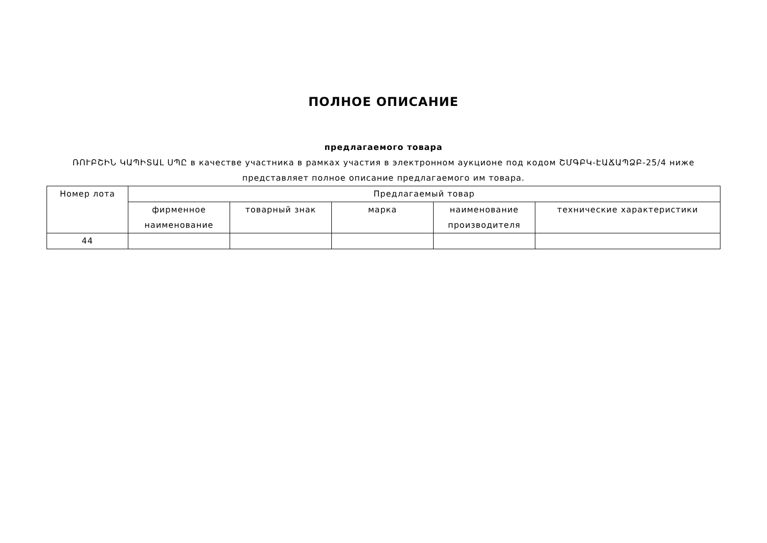ПОЛНОЕ ОПИСАНИЕ
предлагаемого товара
ՌՈՒԲՇԻՆ ԿԱՊԻՏԱԼ ՍՊԸ в качестве участника в рамках участия в электронном аукционе под кодом ՇՄԳԲԿ-ԷԱՃԱՊՁԲ-25/4 ниже представляет полное описание предлагаемого им товара.
| Номер лота | Предлагаемый товар | | | | |
| --- | --- | --- | --- | --- | --- |
| | фирменное наименование | товарный знак | марка | наименование производителя | технические характеристики |
| 44 | | | | | |